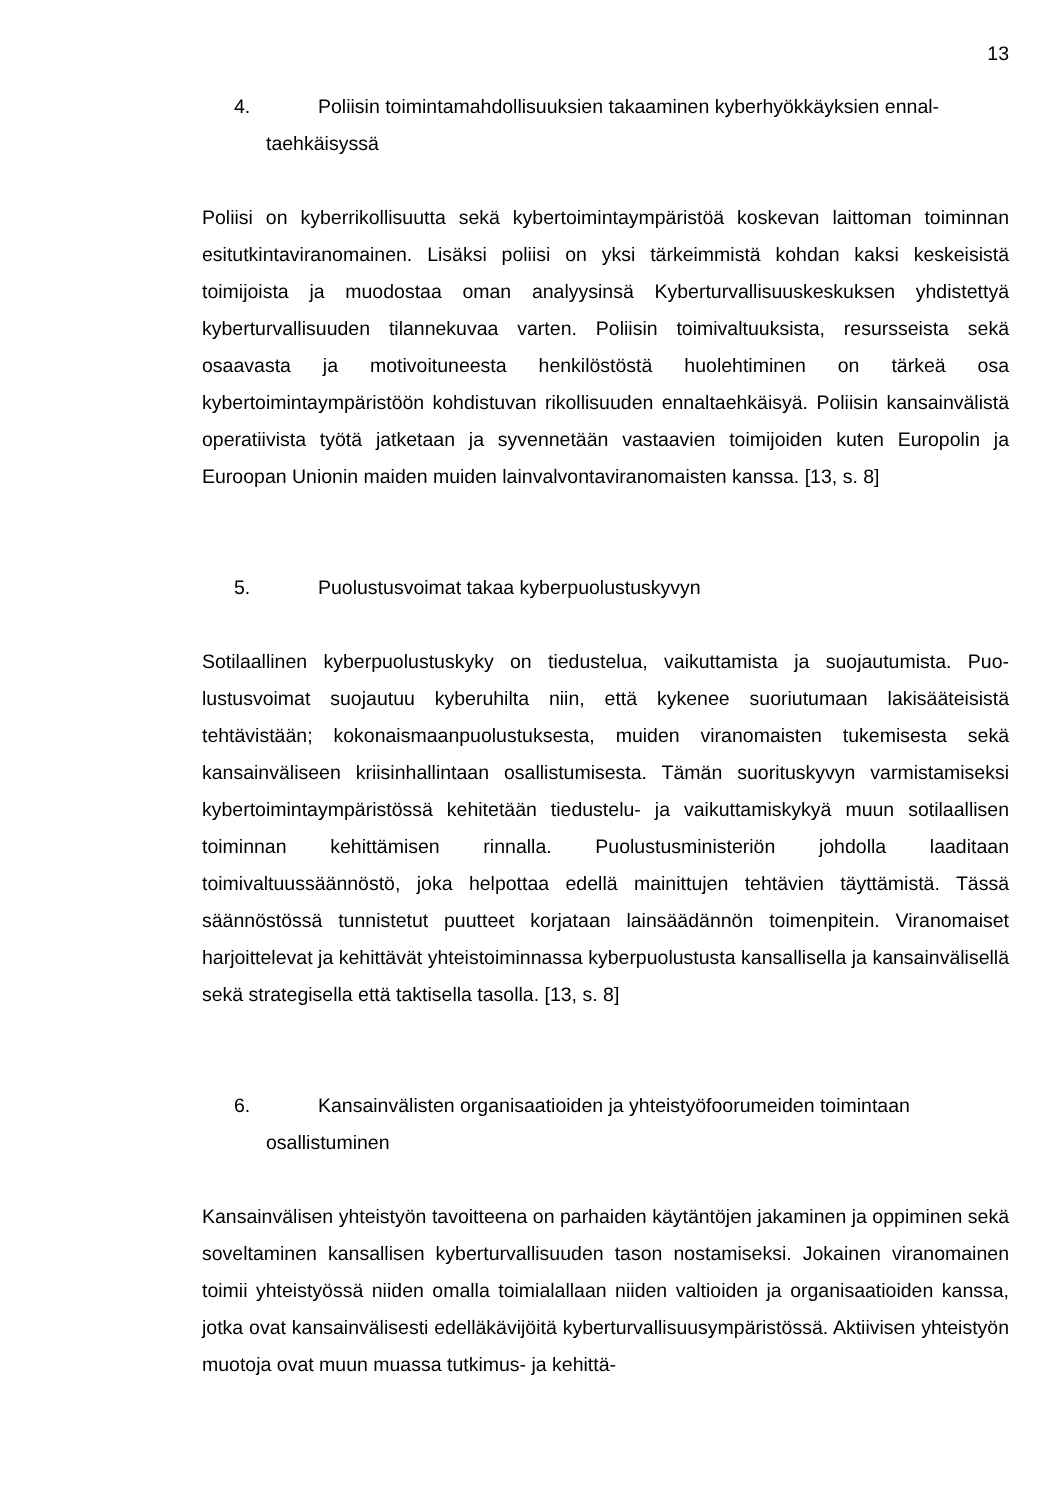13
4. Poliisin toimintamahdollisuuksien takaaminen kyberhyökkäyksien ennal-
taehkäisyssä
Poliisi on kyberrikollisuutta sekä kybertoimintaympäristöä koskevan laittoman toimin­nan esitutkintaviranomainen. Lisäksi poliisi on yksi tärkeimmistä kohdan kaksi kes­keisistä toimijoista ja muodostaa oman analyysinsä Kyberturvallisuuskeskuksen yh­distettyä kyberturvallisuuden tilannekuvaa varten. Poliisin toimivaltuuksista, resurs­seista sekä osaavasta ja motivoituneesta henkilöstöstä huolehtiminen on tärkeä osa kybertoimintaympäristöön kohdistuvan rikollisuuden ennaltaehkäisyä. Poliisin kan­sainvälistä operatiivista työtä jatketaan ja syvennetään vastaavien toimijoiden kuten Europolin ja Euroopan Unionin maiden muiden lainvalvontaviranomaisten kanssa. [13, s. 8]
5. Puolustusvoimat takaa kyberpuolustuskyvyn
Sotilaallinen kyberpuolustuskyky on tiedustelua, vaikuttamista ja suojautumista. Puo­lustusvoimat suojautuu kyberuhilta niin, että kykenee suoriutumaan lakisääteisistä tehtävistään; kokonaismaanpuolustuksesta, muiden viranomaisten tukemisesta sekä kansainväliseen kriisinhallintaan osallistumisesta. Tämän suorituskyvyn varmistami­seksi kybertoimintaympäristössä kehitetään tiedustelu- ja vaikuttamiskykyä muun so­tilaallisen toiminnan kehittämisen rinnalla. Puolustusministeriön johdolla laaditaan toimivaltuussäännöstö, joka helpottaa edellä mainittujen tehtävien täyttämistä. Tässä säännöstössä tunnistetut puutteet korjataan lainsäädännön toimenpitein. Viranomai­set harjoittelevat ja kehittävät yhteistoiminnassa kyberpuolustusta kansallisella ja kansainvälisellä sekä strategisella että taktisella tasolla. [13, s. 8]
6. Kansainvälisten organisaatioiden ja yhteistyöfoorumeiden toimintaan
osallistuminen
Kansainvälisen yhteistyön tavoitteena on parhaiden käytäntöjen jakaminen ja oppi­minen sekä soveltaminen kansallisen kyberturvallisuuden tason nostamiseksi. Jokai­nen viranomainen toimii yhteistyössä niiden omalla toimialallaan niiden valtioiden ja organisaatioiden kanssa, jotka ovat kansainvälisesti edelläkävijöitä kyberturvallisuus­ympäristössä. Aktiivisen yhteistyön muotoja ovat muun muassa tutkimus- ja kehittä-